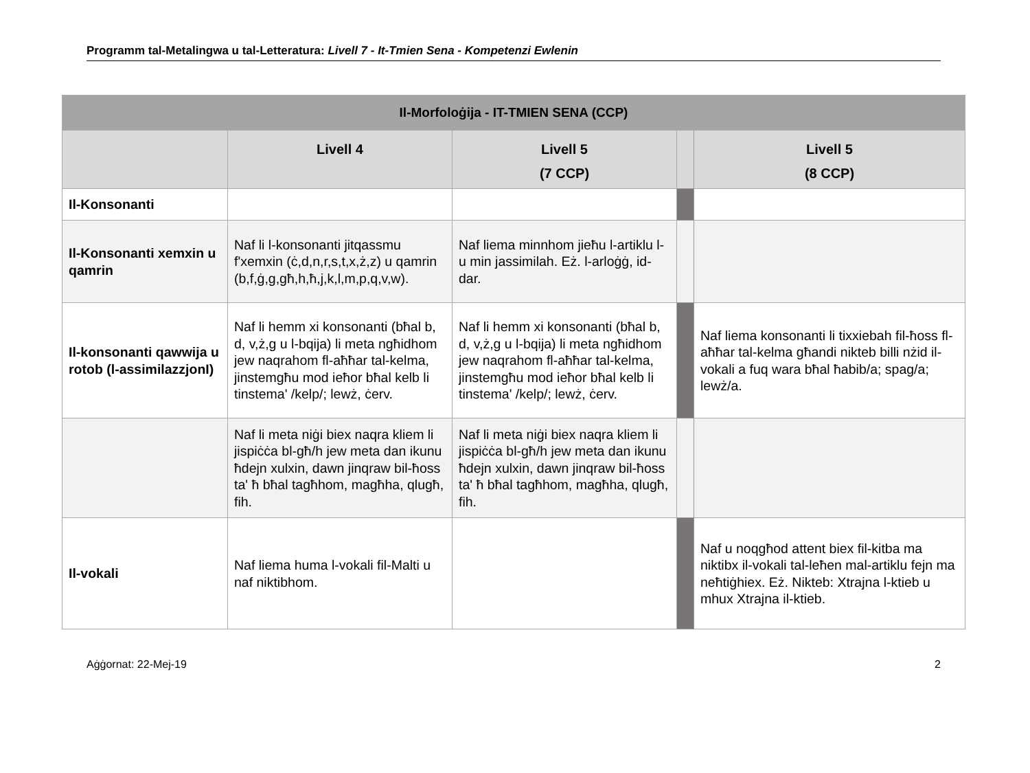Programm tal-Metalingwa u tal-Letteratura: Livell 7 - It-Tmien Sena - Kompetenzi Ewlenin
| Il-Morfoloġija - IT-TMIEN SENA (CCP) | | | | |
| --- | --- | --- | --- | --- |
| | Livell 4 | Livell 5 (7 CCP) | | Livell 5 (8 CCP) |
| Il-Konsonanti | | | | |
| Il-Konsonanti xemxin u qamrin | Naf li l-konsonanti jitqassmu f'xemxin (ċ,d,n,r,s,t,x,ż,z) u qamrin (b,f,ġ,g,għ,h,ħ,j,k,l,m,p,q,v,w). | Naf liema minnhom jieħu l-artiklu l- u min jassimilah. Eż. l-arloġġ, id-dar. | | |
| Il-konsonanti qawwija u rotob (l-assimilazzjonI) | Naf li hemm xi konsonanti (bħal b, d, v,ż,g u l-bqija) li meta ngħidhom jew naqrahom fl-aħħar tal-kelma, jinstemgħu mod ieħor bħal kelb li tinstema' /kelp/; lewż, ċerv. | Naf li hemm xi konsonanti (bħal b, d, v,ż,g u l-bqija) li meta ngħidhom jew naqrahom fl-aħħar tal-kelma, jinstemgħu mod ieħor bħal kelb li tinstema' /kelp/; lewż, ċerv. | | Naf liema konsonanti li tixxiebah fil-ħoss fl-aħħar tal-kelma għandi nikteb billi nżid il-vokali a fuq wara bħal ħabib/a; spag/a; lewż/a. |
| | Naf li meta niġi biex naqra kliem li jispiċċa bl-għ/h jew meta dan ikunu ħdejn xulxin, dawn jinqraw bil-ħoss ta' ħ bħal tagħhom, magħha, qlugħ, fih. | Naf li meta niġi biex naqra kliem li jispiċċa bl-għ/h jew meta dan ikunu ħdejn xulxin, dawn jinqraw bil-ħoss ta' ħ bħal tagħhom, magħha, qlugħ, fih. | | |
| Il-vokali | Naf liema huma l-vokali fil-Malti u naf niktibhom. | | | Naf u noqgħod attent biex fil-kitba ma niktibx il-vokali tal-leħen mal-artiklu fejn ma neħtiġhiex. Eż. Nikteb: Xtrajna l-ktieb u mhux Xtrajna il-ktieb. |
Aġġornat: 22-Mej-19 2